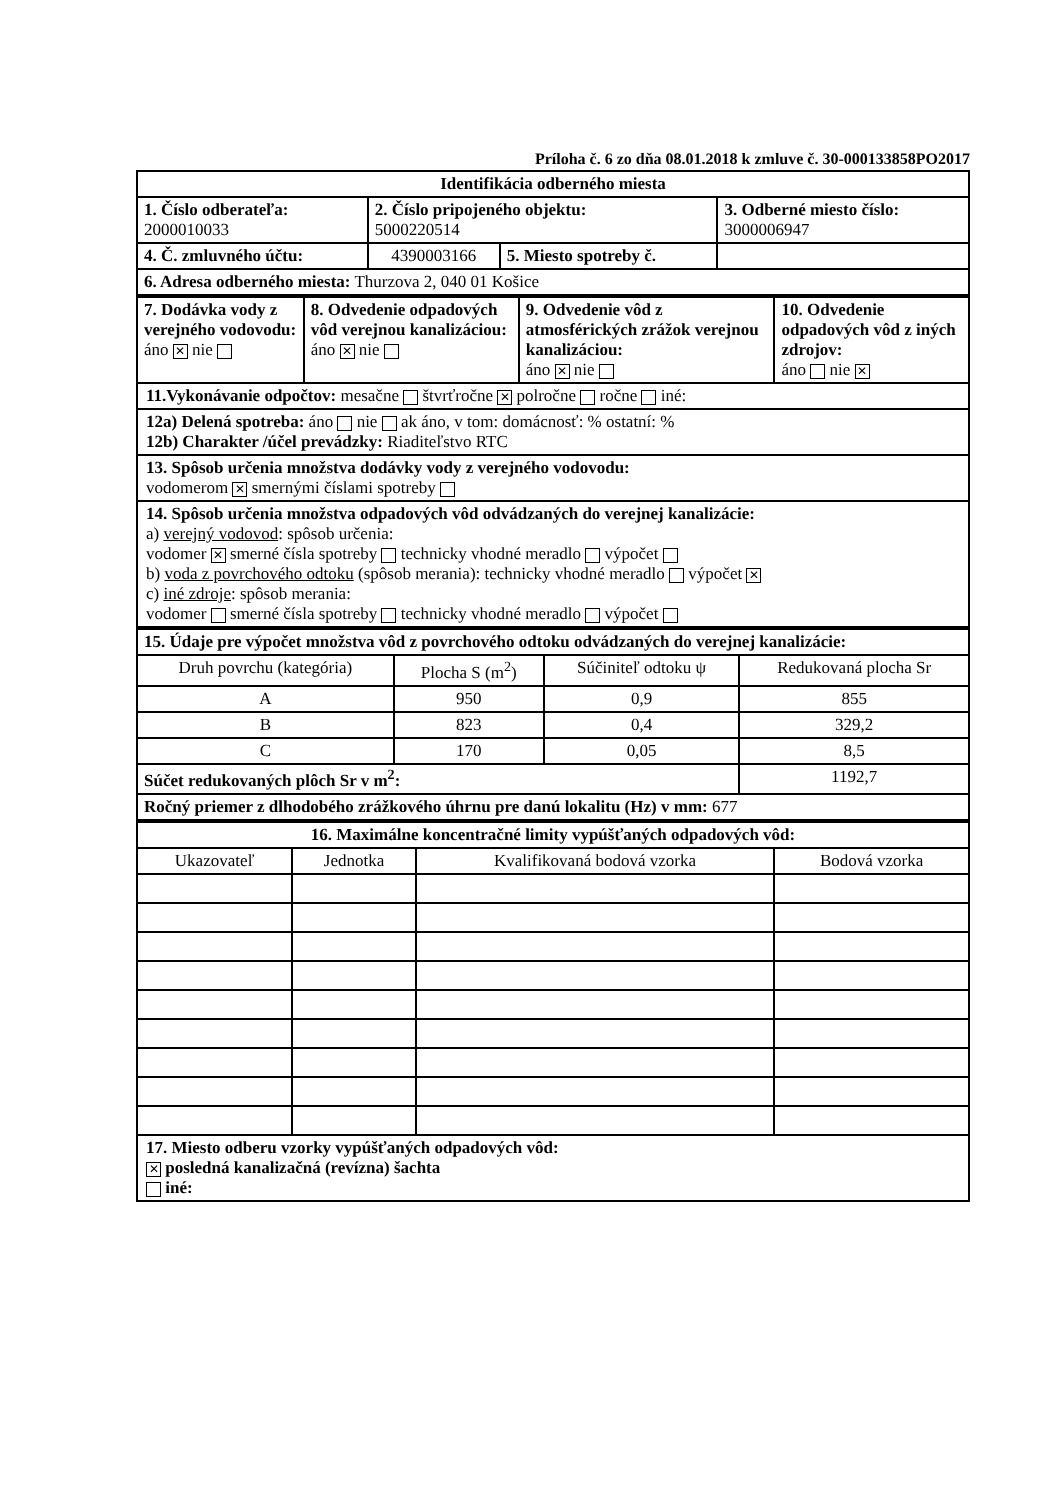Príloha č. 6 zo dňa 08.01.2018 k zmluve č. 30-000133858PO2017
| Identifikácia odberného miesta | | | |
| 1. Číslo odberateľa: 2000010033 | 2. Číslo pripojeného objektu: 5000220514 | | 3. Odberné miesto číslo: 3000006947 |
| 4. Č. zmluvného účtu: | 4390003166 | 5. Miesto spotreby č. | |
| 6. Adresa odberného miesta: Thurzova 2, 040 01 Košice | | | |
| 7. Dodávka vody z verejného vodovodu: áno ✕ nie | 8. Odvedenie odpadových vôd verejnou kanalizáciou: áno ✕ nie | 9. Odvedenie vôd z atmosférických zrážok verejnou kanalizáciou: áno ✕ nie | 10. Odvedenie odpadových vôd z iných zdrojov: áno nie ✕ |
11.Vykonávanie odpočtov: mesačne štvrťročne ✕ polročne ročne iné:
12a) Delená spotreba: áno nie ak áno, v tom: domácnosť: % ostatní: %
12b) Charakter /účel prevádzky: Riaditeľstvo RTC
13. Spôsob určenia množstva dodávky vody z verejného vodovodu:
vodomerom ✕ smernými číslami spotreby
14. Spôsob určenia množstva odpadových vôd odvádzaných do verejnej kanalizácie:
a) verejný vodovod: spôsob určenia:
vodomer ✕ smerné čísla spotreby technicky vhodné meradlo výpočet
b) voda z povrchového odtoku (spôsob merania): technicky vhodné meradlo výpočet ✕
c) iné zdroje: spôsob merania:
vodomer smerné čísla spotreby technicky vhodné meradlo výpočet
| 15. Údaje pre výpočet množstva vôd z povrchového odtoku odvádzaných do verejnej kanalizácie: | | | |
| Druh povrchu (kategória) | Plocha S (m<sup>2</sup>) | Súčiniteľ odtoku ψ | Redukovaná plocha Sr |
| A | 950 | 0,9 | 855 |
| B | 823 | 0,4 | 329,2 |
| C | 170 | 0,05 | 8,5 |
| Súčet redukovaných plôch Sr v m<sup>2</sup>: | | | 1192,7 |
| Ročný priemer z dlhodobého zrážkového úhrnu pre danú lokalitu (Hz) v mm: 677 | | | |
| 16. Maximálne koncentračné limity vypúšťaných odpadových vôd: | | | |
| Ukazovateľ | Jednotka | Kvalifikovaná bodová vzorka | Bodová vzorka |
17. Miesto odberu vzorky vypúšťaných odpadových vôd:
✕ posledná kanalizačná (revízna) šachta
iné: